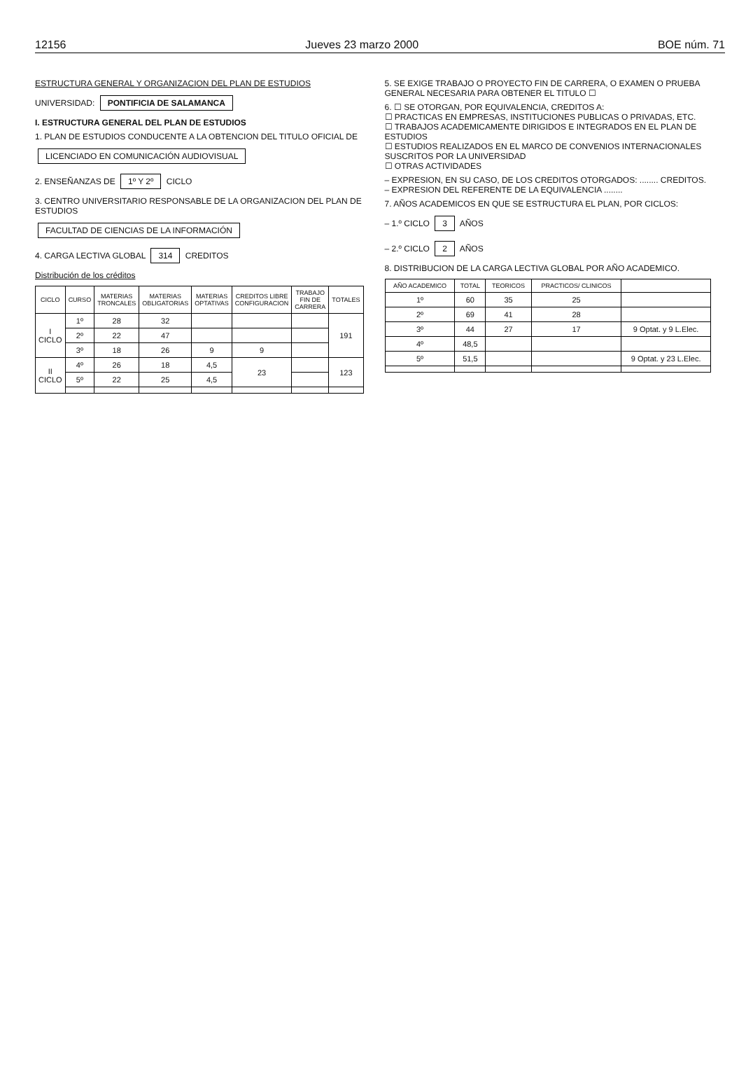12156 Jueves 23 marzo 2000 BOE núm. 71
ESTRUCTURA GENERAL Y ORGANIZACION DEL PLAN DE ESTUDIOS
UNIVERSIDAD: PONTIFICIA DE SALAMANCA
I. ESTRUCTURA GENERAL DEL PLAN DE ESTUDIOS
1. PLAN DE ESTUDIOS CONDUCENTE A LA OBTENCION DEL TITULO OFICIAL DE
LICENCIADO EN COMUNICACIÓN AUDIOVISUAL
2. ENSEÑANZAS DE 1º Y 2º CICLO
3. CENTRO UNIVERSITARIO RESPONSABLE DE LA ORGANIZACION DEL PLAN DE ESTUDIOS
FACULTAD DE CIENCIAS DE LA INFORMACIÓN
4. CARGA LECTIVA GLOBAL 314 CREDITOS
Distribución de los créditos
| CICLO | CURSO | MATERIAS TRONCALES | MATERIAS OBLIGATORIAS | MATERIAS OPTATIVAS | CREDITOS LIBRE CONFIGURACION | TRABAJO FIN DE CARRERA | TOTALES |
| --- | --- | --- | --- | --- | --- | --- | --- |
| I CICLO | 1º | 28 | 32 | | | | 191 |
| | 2º | 22 | 47 | | | | |
| | 3º | 18 | 26 | 9 | 9 | | |
| II CICLO | 4º | 26 | 18 | 4,5 | 23 | | 123 |
| | 5º | 22 | 25 | 4,5 | | | |
5. SE EXIGE TRABAJO O PROYECTO FIN DE CARRERA, O EXAMEN O PRUEBA GENERAL NECESARIA PARA OBTENER EL TITULO ☐
6. ☐ SE OTORGAN, POR EQUIVALENCIA, CREDITOS A:
☐ PRACTICAS EN EMPRESAS, INSTITUCIONES PUBLICAS O PRIVADAS, ETC.
☐ TRABAJOS ACADEMICAMENTE DIRIGIDOS E INTEGRADOS EN EL PLAN DE ESTUDIOS
☐ ESTUDIOS REALIZADOS EN EL MARCO DE CONVENIOS INTERNACIONALES SUSCRITOS POR LA UNIVERSIDAD
☐ OTRAS ACTIVIDADES
– EXPRESION, EN SU CASO, DE LOS CREDITOS OTORGADOS: ........ CREDITOS.
– EXPRESION DEL REFERENTE DE LA EQUIVALENCIA ........
7. AÑOS ACADEMICOS EN QUE SE ESTRUCTURA EL PLAN, POR CICLOS:
– 1.º CICLO 3 AÑOS
– 2.º CICLO 2 AÑOS
8. DISTRIBUCION DE LA CARGA LECTIVA GLOBAL POR AÑO ACADEMICO.
| AÑO ACADEMICO | TOTAL | TEORICOS | PRACTICOS/ CLINICOS | |
| --- | --- | --- | --- | --- |
| 1º | 60 | 35 | 25 | |
| 2º | 69 | 41 | 28 | |
| 3º | 44 | 27 | 17 | 9 Optat. y 9 L.Elec. |
| 4º | 48,5 | | | |
| 5º | 51,5 | | | 9 Optat. y 23 L.Elec. |